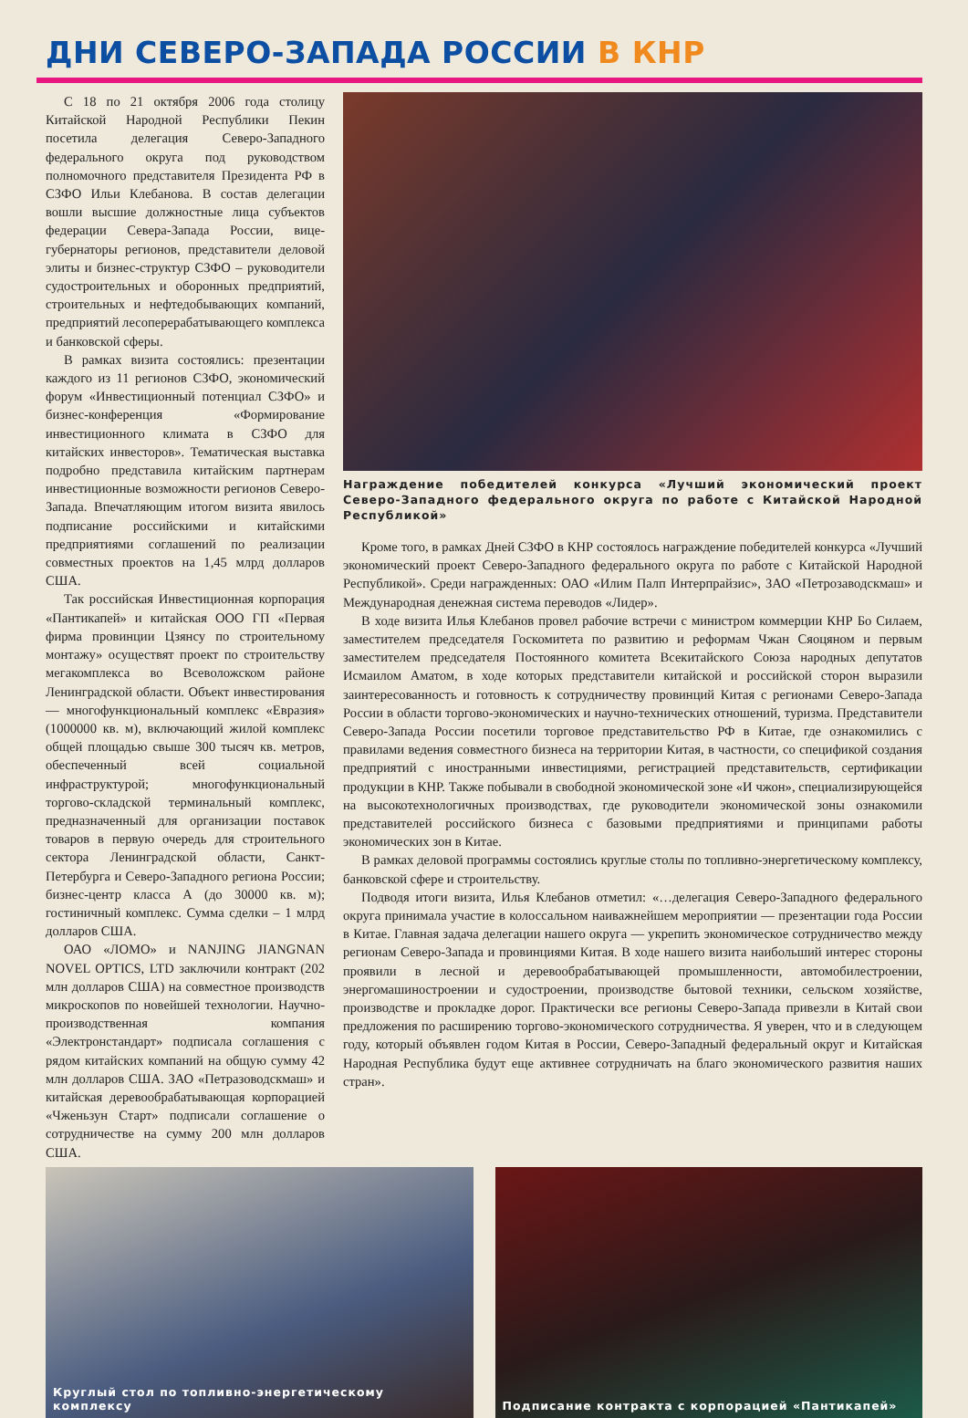ДНИ СЕВЕРО-ЗАПАДА РОССИИ В КНР
С 18 по 21 октября 2006 года столицу Китайской Народной Республики Пекин посетила делегация Северо-Западного федерального округа под руководством полномочного представителя Президента РФ в СЗФО Ильи Клебанова. В состав делегации вошли высшие должностные лица субъектов федерации Севера-Запада России, вице-губернаторы регионов, представители деловой элиты и бизнес-структур СЗФО – руководители судостроительных и оборонных предприятий, строительных и нефтедобывающих компаний, предприятий лесоперерабатывающего комплекса и банковской сферы.
В рамках визита состоялись: презентации каждого из 11 регионов СЗФО, экономический форум «Инвестиционный потенциал СЗФО» и бизнес-конференция «Формирование инвестиционного климата в СЗФО для китайских инвесторов». Тематическая выставка подробно представила китайским партнерам инвестиционные возможности регионов Северо-Запада. Впечатляющим итогом визита явилось подписание российскими и китайскими предприятиями соглашений по реализации совместных проектов на 1,45 млрд долларов США.
Так российская Инвестиционная корпорация «Пантикапей» и китайская ООО ГП «Первая фирма провинции Цзянсу по строительному монтажу» осуществят проект по строительству мегакомплекса во Всеволожском районе Ленинградской области. Объект инвестирования — многофункциональный комплекс «Евразия» (1000000 кв. м), включающий жилой комплекс общей площадью свыше 300 тысяч кв. метров, обеспеченный всей социальной инфраструктурой; многофункциональный торгово-складской терминальный комплекс, предназначенный для организации поставок товаров в первую очередь для строительного сектора Ленинградской области, Санкт-Петербурга и Северо-Западного региона России; бизнес-центр класса А (до 30000 кв. м); гостиничный комплекс. Сумма сделки – 1 млрд долларов США.
ОАО «ЛОМО» и NANJING JIANGNAN NOVEL OPTICS, LTD заключили контракт (202 млн долларов США) на совместное производств микроскопов по новейшей технологии. Научно-производственная компания «Электронстандарт» подписала соглашения с рядом китайских компаний на общую сумму 42 млн долларов США. ЗАО «Петразоводскмаш» и китайская деревообрабатывающая корпорацией «Чженьзун Старт» подписали соглашение о сотрудничестве на сумму 200 млн долларов США.
Награждение победителей конкурса «Лучший экономический проект Северо-Западного федерального округа по работе с Китайской Народной Республикой»
Кроме того, в рамках Дней СЗФО в КНР состоялось награждение победителей конкурса «Лучший экономический проект Северо-Западного федерального округа по работе с Китайской Народной Республикой». Среди награжденных: ОАО «Илим Палп Интерпрайзис», ЗАО «Петрозаводскмаш» и Международная денежная система переводов «Лидер».
В ходе визита Илья Клебанов провел рабочие встречи с министром коммерции КНР Бо Силаем, заместителем председателя Госкомитета по развитию и реформам Чжан Сяоцяном и первым заместителем председателя Постоянного комитета Всекитайского Союза народных депутатов Исмаилом Аматом, в ходе которых представители китайской и российской сторон выразили заинтересованность и готовность к сотрудничеству провинций Китая с регионами Северо-Запада России в области торгово-экономических и научно-технических отношений, туризма. Представители Северо-Запада России посетили торговое представительство РФ в Китае, где ознакомились с правилами ведения совместного бизнеса на территории Китая, в частности, со спецификой создания предприятий с иностранными инвестициями, регистрацией представительств, сертификации продукции в КНР. Также побывали в свободной экономической зоне «И чжон», специализирующейся на высокотехнологичных производствах, где руководители экономической зоны ознакомили представителей российского бизнеса с базовыми предприятиями и принципами работы экономических зон в Китае.
В рамках деловой программы состоялись круглые столы по топливно-энергетическому комплексу, банковской сфере и строительству.
Подводя итоги визита, Илья Клебанов отметил: «…делегация Северо-Западного федерального округа принимала участие в колоссальном наиважнейшем мероприятии — презентации года России в Китае. Главная задача делегации нашего округа — укрепить экономическое сотрудничество между регионам Северо-Запада и провинциями Китая. В ходе нашего визита наибольший интерес стороны проявили в лесной и деревообрабатывающей промышленности, автомобилестроении, энергомашиностроении и судостроении, производстве бытовой техники, сельском хозяйстве, производстве и прокладке дорог. Практически все регионы Северо-Запада привезли в Китай свои предложения по расширению торгово-экономического сотрудничества. Я уверен, что и в следующем году, который объявлен годом Китая в России, Северо-Западный федеральный округ и Китайская Народная Республика будут еще активнее сотрудничать на благо экономического развития наших стран».
Круглый стол по топливно-энергетическому комплексу
Подписание контракта с корпорацией «Пантикапей»